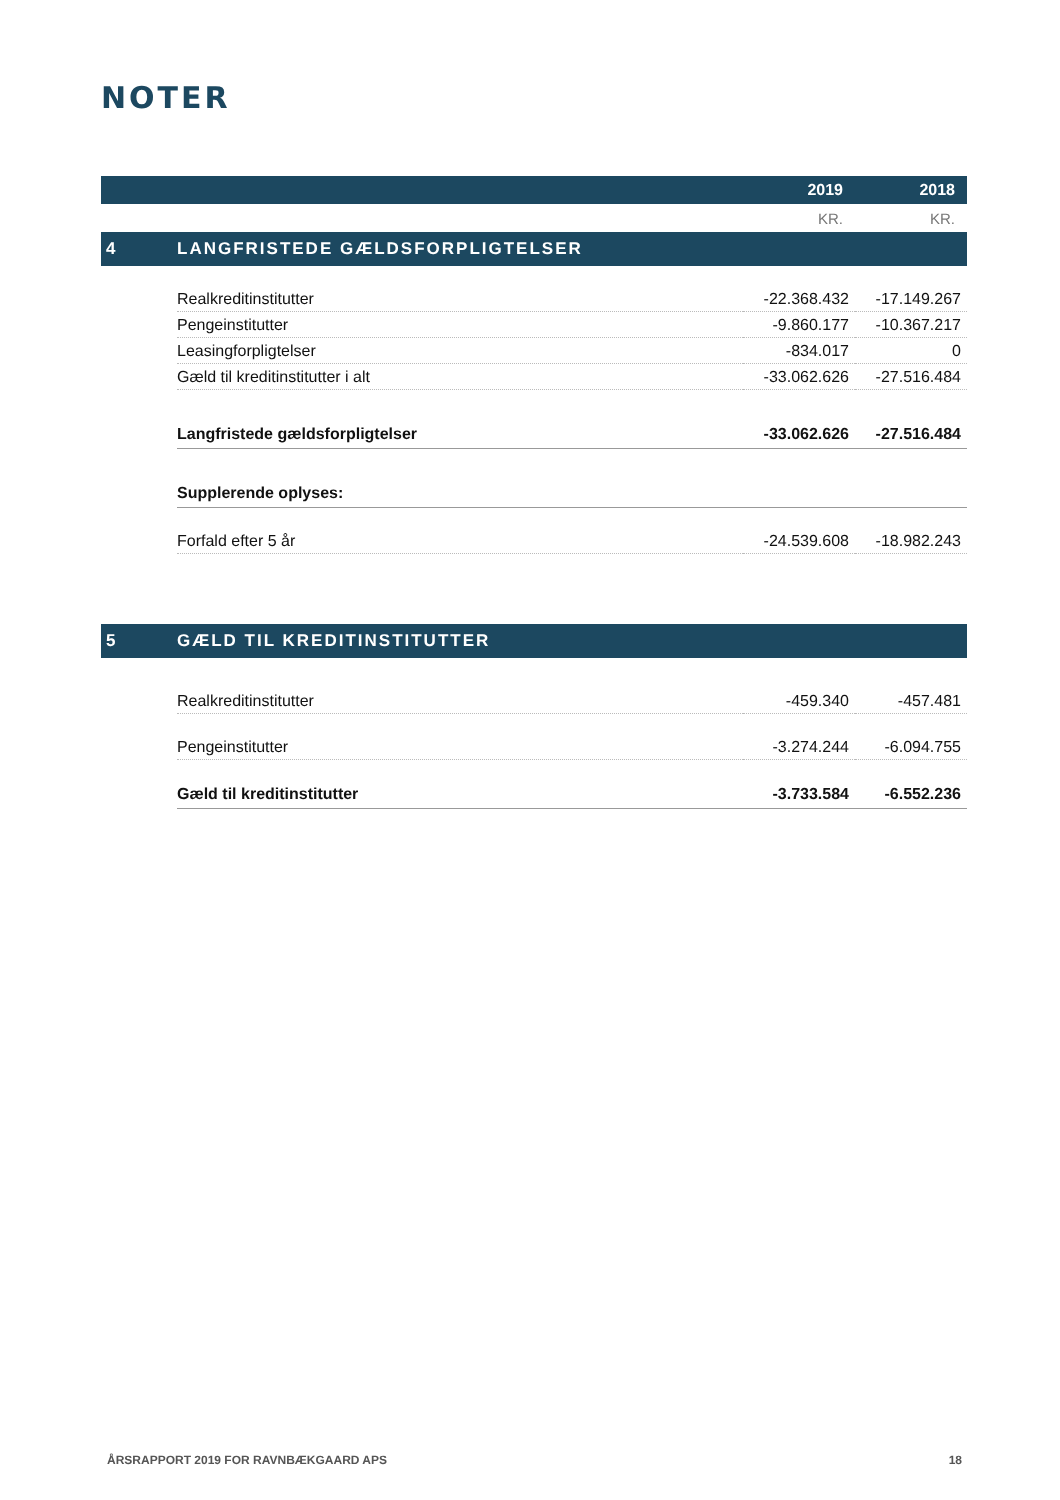NOTER
| | | 2019 | 2018 |
| --- | --- | --- | --- |
| | | KR. | KR. |
| 4 | LANGFRISTEDE GÆLDSFORPLIGTELSER | | |
| | Realkreditinstitutter | -22.368.432 | -17.149.267 |
| | Pengeinstitutter | -9.860.177 | -10.367.217 |
| | Leasingforpligtelser | -834.017 | 0 |
| | Gæld til kreditinstitutter i alt | -33.062.626 | -27.516.484 |
| | Langfristede gældsforpligtelser | -33.062.626 | -27.516.484 |
| | Supplerende oplyses: | | |
| | Forfald efter 5 år | -24.539.608 | -18.982.243 |
| 5 | GÆLD TIL KREDITINSTITUTTER | | |
| | Realkreditinstitutter | -459.340 | -457.481 |
| | Pengeinstitutter | -3.274.244 | -6.094.755 |
| | Gæld til kreditinstitutter | -3.733.584 | -6.552.236 |
ÅRSRAPPORT 2019 FOR RAVNBÆKGAARD APS 18